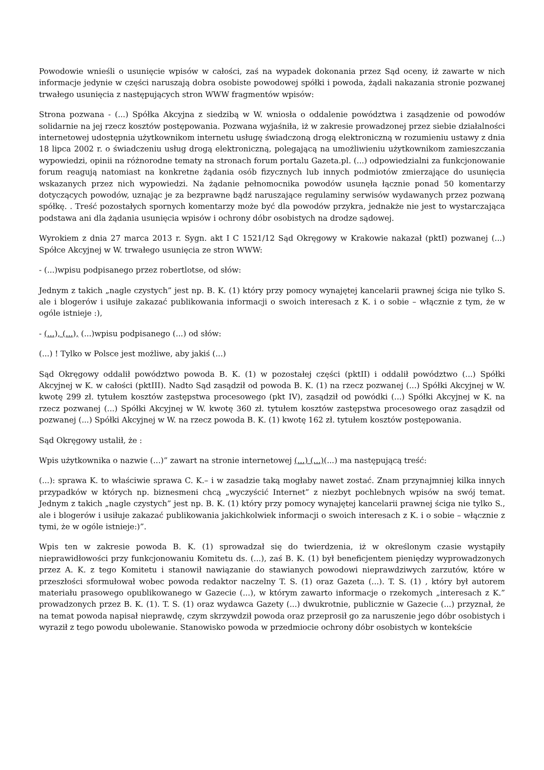Powodowie wnieśli o usunięcie wpisów w całości, zaś na wypadek dokonania przez Sąd oceny, iż zawarte w nich informacje jedynie w części naruszają dobra osobiste powodowej spółki i powoda, żądali nakazania stronie pozwanej trwałego usunięcia z następujących stron WWW fragmentów wpisów:
Strona pozwana - (...) Spółka Akcyjna z siedzibą w W. wniosła o oddalenie powództwa i zasądzenie od powodów solidarnie na jej rzecz kosztów postępowania. Pozwana wyjaśniła, iż w zakresie prowadzonej przez siebie działalności internetowej udostępnia użytkownikom internetu usługę świadczoną drogą elektroniczną w rozumieniu ustawy z dnia 18 lipca 2002 r. o świadczeniu usług drogą elektroniczną, polegającą na umożliwieniu użytkownikom zamieszczania wypowiedzi, opinii na różnorodne tematy na stronach forum portalu Gazeta.pl. (...) odpowiedzialni za funkcjonowanie forum reagują natomiast na konkretne żądania osób fizycznych lub innych podmiotów zmierzające do usunięcia wskazanych przez nich wypowiedzi. Na żądanie pełnomocnika powodów usunęła łącznie ponad 50 komentarzy dotyczących powodów, uznając je za bezprawne bądź naruszające regulaminy serwisów wydawanych przez pozwaną spółkę. . Treść pozostałych spornych komentarzy może być dla powodów przykra, jednakże nie jest to wystarczająca podstawa ani dla żądania usunięcia wpisów i ochrony dóbr osobistych na drodze sądowej.
Wyrokiem z dnia 27 marca 2013 r. Sygn. akt I C 1521/12 Sąd Okręgowy w Krakowie nakazał (pktI) pozwanej (...) Spółce Akcyjnej w W. trwałego usunięcia ze stron WWW:
- (...)wpisu podpisanego przez robertlotse, od słów:
Jednym z takich „nagle czystych” jest np. B. K. (1) który przy pomocy wynajętej kancelarii prawnej ściga nie tylko S. ale i blogerów i usiłuje zakazać publikowania informacji o swoich interesach z K. i o sobie – włącznie z tym, że w ogóle istnieje :),
- (...), (...), (...)wpisu podpisanego (...) od słów:
(...) ! Tylko w Polsce jest możliwe, aby jakiś (...)
Sąd Okręgowy oddalił powództwo powoda B. K. (1) w pozostałej części (pktII) i oddalił powództwo (...) Spółki Akcyjnej w K. w całości (pktIII). Nadto Sąd zasądził od powoda B. K. (1) na rzecz pozwanej (...) Spółki Akcyjnej w W. kwotę 299 zł. tytułem kosztów zastępstwa procesowego (pkt IV), zasądził od powódki (...) Spółki Akcyjnej w K. na rzecz pozwanej (...) Spółki Akcyjnej w W. kwotę 360 zł. tytułem kosztów zastępstwa procesowego oraz zasądził od pozwanej (...) Spółki Akcyjnej w W. na rzecz powoda B. K. (1) kwotę 162 zł. tytułem kosztów postępowania.
Sąd Okręgowy ustalił, że :
Wpis użytkownika o nazwie (...)” zawart na stronie internetowej (...) (...)(...) ma następującą treść:
(...): sprawa K. to właściwie sprawa C. K.– i w zasadzie taką mogłaby nawet zostać. Znam przynajmniej kilka innych przypadków w których np. biznesmeni chcą „wyczyścić Internet” z niezbyt pochlebnych wpisów na swój temat. Jednym z takich „nagle czystych” jest np. B. K. (1) który przy pomocy wynajętej kancelarii prawnej ściga nie tylko S., ale i blogerów i usiłuje zakazać publikowania jakichkolwiek informacji o swoich interesach z K. i o sobie – włącznie z tymi, że w ogóle istnieje:)”.
Wpis ten w zakresie powoda B. K. (1) sprowadzał się do twierdzenia, iż w określonym czasie wystąpiły nieprawidłowości przy funkcjonowaniu Komitetu ds. (...), zaś B. K. (1) był beneficjentem pieniędzy wyprowadzonych przez A. K. z tego Komitetu i stanowił nawiązanie do stawianych powodowi nieprawdziwych zarzutów, które w przeszłości sformułował wobec powoda redaktor naczelny T. S. (1) oraz Gazeta (...). T. S. (1) , który był autorem materiału prasowego opublikowanego w Gazecie (...), w którym zawarto informacje o rzekomych „interesach z K.” prowadzonych przez B. K. (1). T. S. (1) oraz wydawca Gazety (...) dwukrotnie, publicznie w Gazecie (...) przyznał, że na temat powoda napisał nieprawdę, czym skrzywdził powoda oraz przeprosił go za naruszenie jego dóbr osobistych i wyraził z tego powodu ubolewanie. Stanowisko powoda w przedmiocie ochrony dóbr osobistych w kontekście